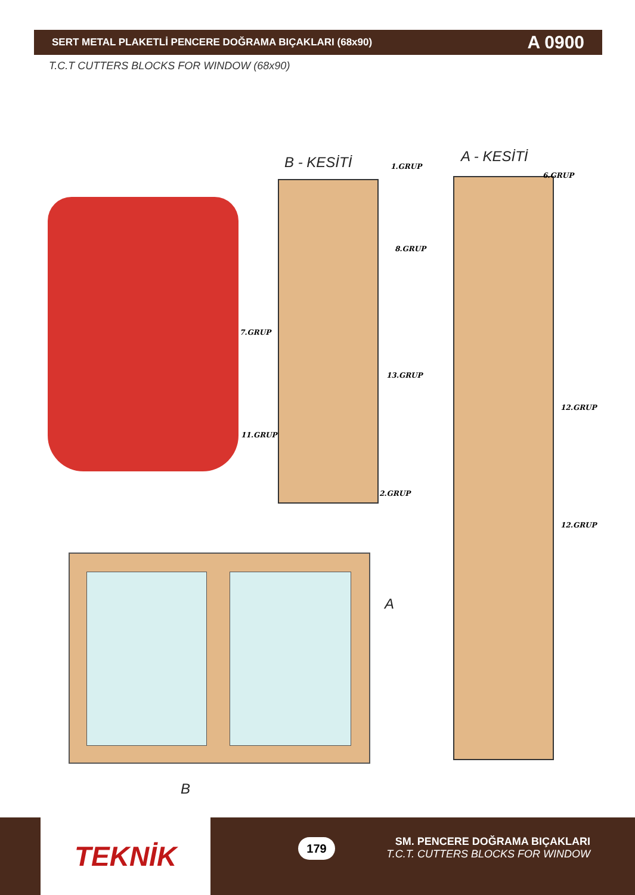SERT METAL PLAKETLİ PENCERE DOĞRAMA BIÇAKLARI (68x90) A 0900
T.C.T CUTTERS BLOCKS FOR WINDOW (68x90)
B - KESİTİ A - KESİTİ
1.GRUP
8.GRUP
7.GRUP
13.GRUP
11.GRUP
2.GRUP
6.GRUP
12.GRUP
12.GRUP
A
B
TEKNİK 179
SM. PENCERE DOĞRAMA BIÇAKLARI
T.C.T. CUTTERS BLOCKS FOR WINDOW